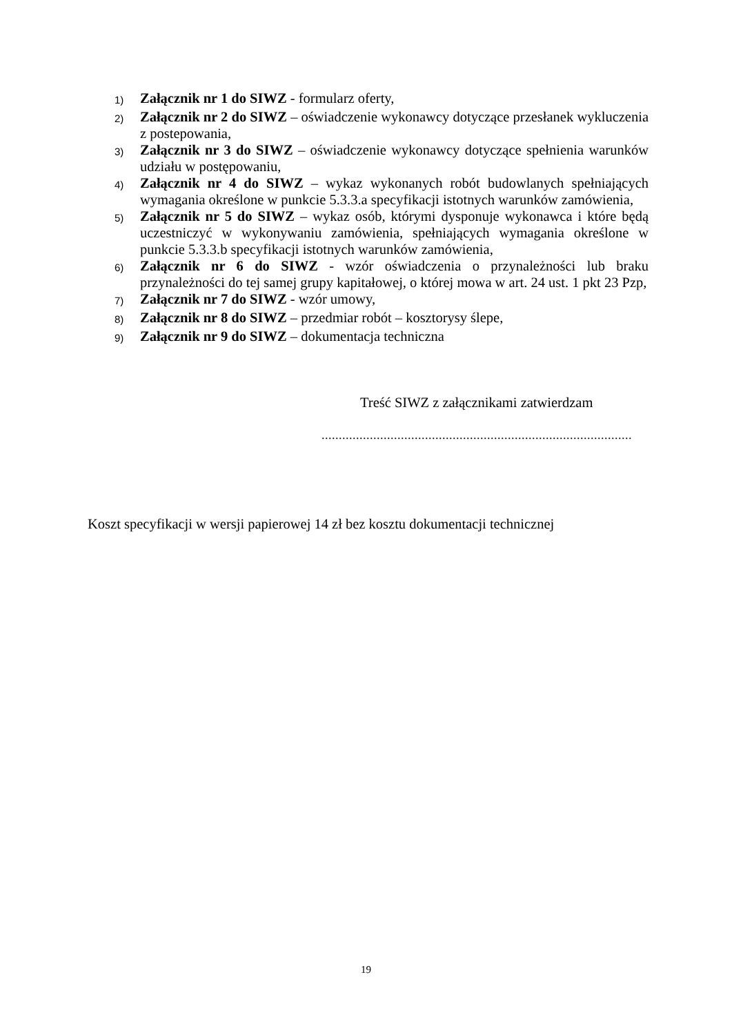1) Załącznik nr 1 do SIWZ - formularz oferty,
2) Załącznik nr 2 do SIWZ – oświadczenie wykonawcy dotyczące przesłanek wykluczenia z postepowania,
3) Załącznik nr 3 do SIWZ – oświadczenie wykonawcy dotyczące spełnienia warunków udziału w postępowaniu,
4) Załącznik nr 4 do SIWZ – wykaz wykonanych robót budowlanych spełniających wymagania określone w punkcie 5.3.3.a specyfikacji istotnych warunków zamówienia,
5) Załącznik nr 5 do SIWZ – wykaz osób, którymi dysponuje wykonawca i które będą uczestniczyć w wykonywaniu zamówienia, spełniających wymagania określone w punkcie 5.3.3.b specyfikacji istotnych warunków zamówienia,
6) Załącznik nr 6 do SIWZ - wzór oświadczenia o przynależności lub braku przynależności do tej samej grupy kapitałowej, o której mowa w art. 24 ust. 1 pkt 23 Pzp,
7) Załącznik nr 7 do SIWZ - wzór umowy,
8) Załącznik nr 8 do SIWZ – przedmiar robót – kosztorysy ślepe,
9) Załącznik nr 9 do SIWZ – dokumentacja techniczna
Treść SIWZ z załącznikami zatwierdzam
..........................................................................................
Koszt specyfikacji w wersji papierowej 14 zł bez kosztu dokumentacji technicznej
19